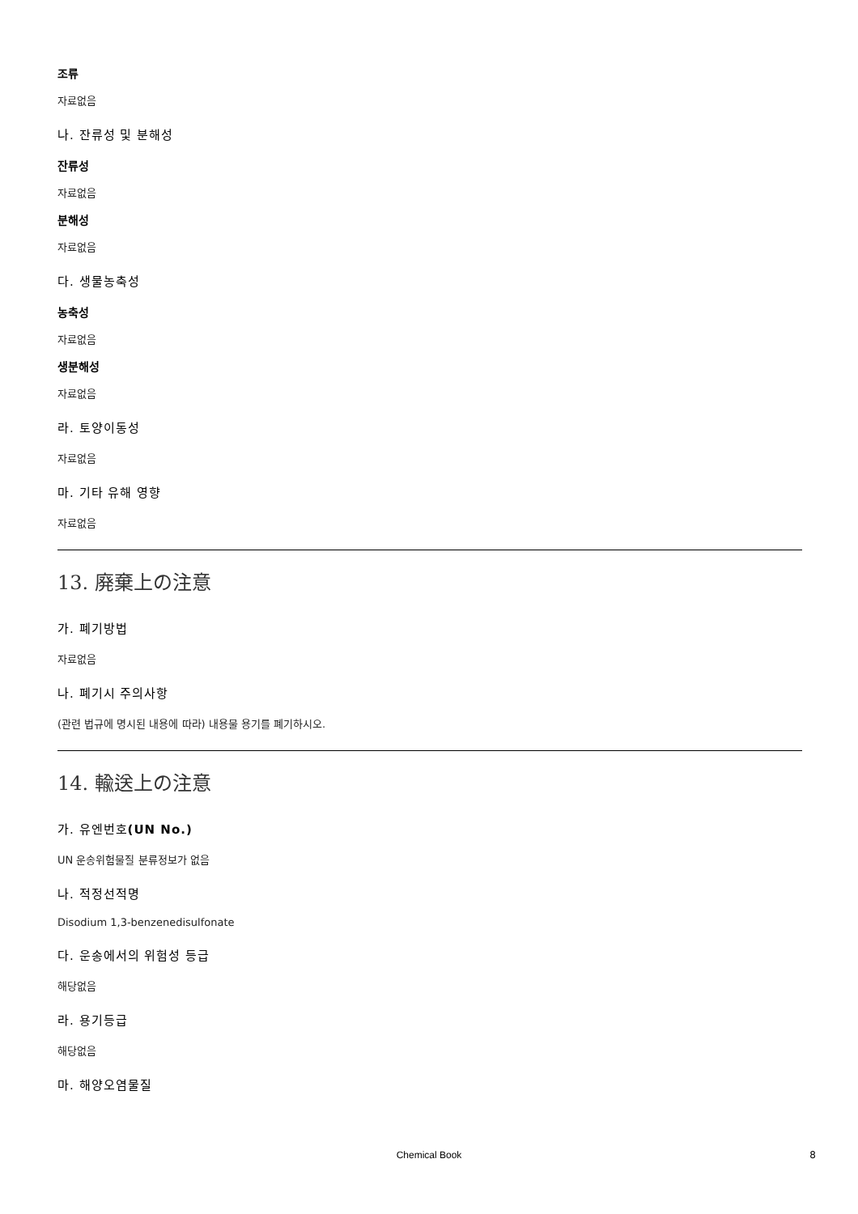조류
자료없음
나. 잔류성 및 분해성
잔류성
자료없음
분해성
자료없음
다. 생물농축성
농축성
자료없음
생분해성
자료없음
라. 토양이동성
자료없음
마. 기타 유해 영향
자료없음
13. 廃棄上の注意
가. 폐기방법
자료없음
나. 폐기시 주의사항
(관련 법규에 명시된 내용에 따라) 내용물 용기를 폐기하시오.
14. 輸送上の注意
가. 유엔번호(UN No.)
UN 운송위험물질 분류정보가 없음
나. 적정선적명
Disodium 1,3-benzenedisulfonate
다. 운송에서의 위험성 등급
해당없음
라. 용기등급
해당없음
마. 해양오염물질
Chemical Book 8